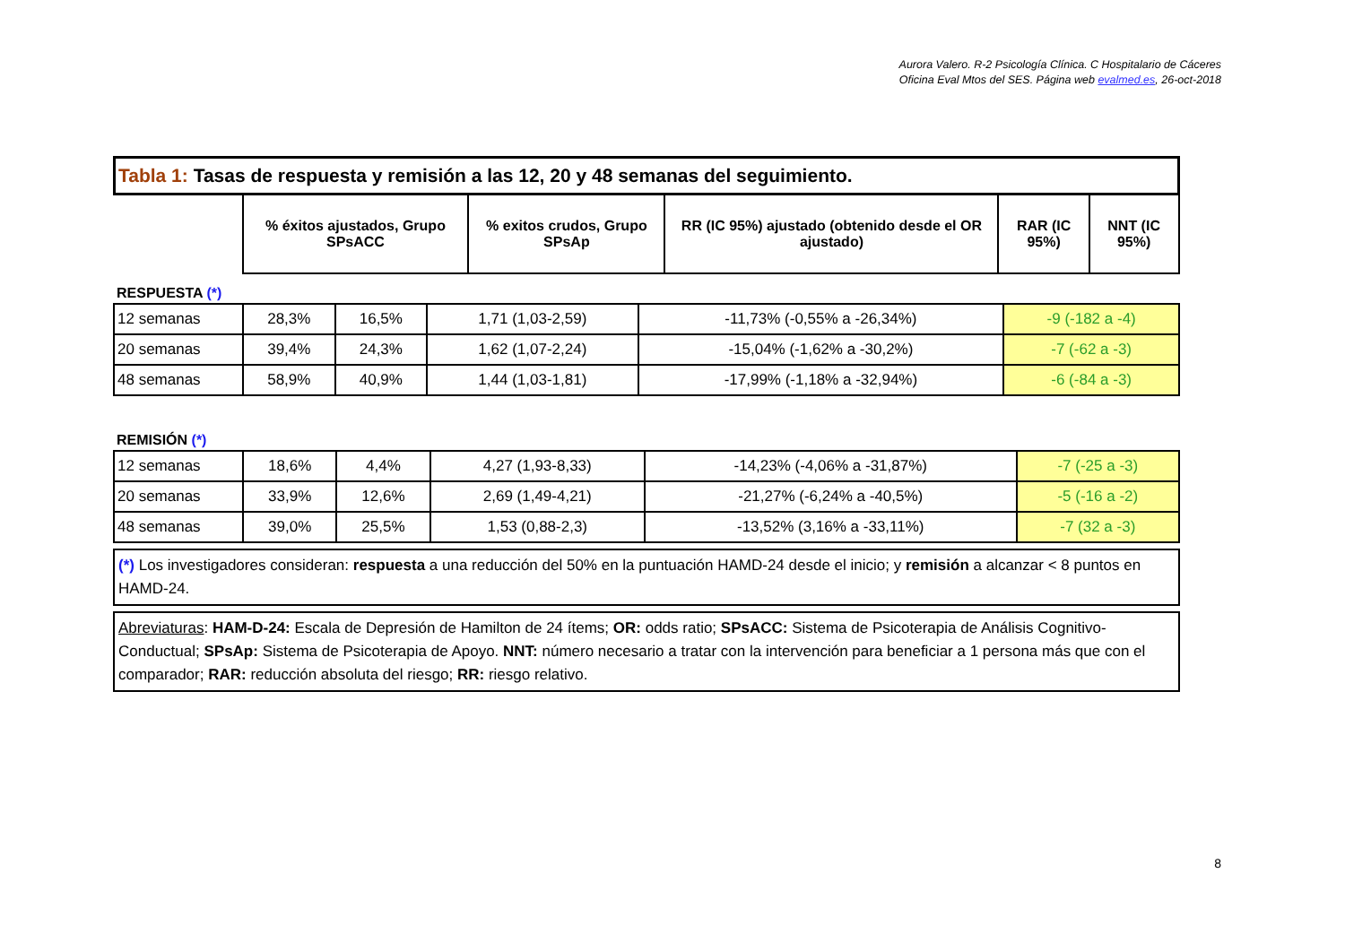Aurora Valero. R-2 Psicología Clínica. C Hospitalario de Cáceres
Oficina Eval Mtos del SES. Página web evalmed.es, 26-oct-2018
| Tabla 1: Tasas de respuesta y remisión a las 12, 20 y 48 semanas del seguimiento. | | | | | |
| | % éxitos ajustados, Grupo SPsACC | % exitos crudos, Grupo SPsAp | RR (IC 95%) ajustado (obtenido desde el OR ajustado) | RAR (IC 95%) | NNT (IC 95%) |
RESPUESTA (*)
| 12 semanas | 28,3% | 16,5% | 1,71 (1,03-2,59) | -11,73% (-0,55% a -26,34%) | -9 (-182 a -4) |
| 20 semanas | 39,4% | 24,3% | 1,62 (1,07-2,24) | -15,04% (-1,62% a -30,2%) | -7 (-62 a -3) |
| 48 semanas | 58,9% | 40,9% | 1,44 (1,03-1,81) | -17,99% (-1,18% a -32,94%) | -6 (-84 a -3) |
REMISIÓN (*)
| 12 semanas | 18,6% | 4,4% | 4,27 (1,93-8,33) | -14,23% (-4,06% a -31,87%) | -7 (-25 a -3) |
| 20 semanas | 33,9% | 12,6% | 2,69 (1,49-4,21) | -21,27% (-6,24% a -40,5%) | -5 (-16 a -2) |
| 48 semanas | 39,0% | 25,5% | 1,53 (0,88-2,3) | -13,52% (3,16% a -33,11%) | -7 (32 a -3) |
(*) Los investigadores consideran: respuesta a una reducción del 50% en la puntuación HAMD-24 desde el inicio; y remisión a alcanzar < 8 puntos en HAMD-24.
Abreviaturas: HAM-D-24: Escala de Depresión de Hamilton de 24 ítems; OR: odds ratio; SPsACC: Sistema de Psicoterapia de Análisis Cognitivo-Conductual; SPsAp: Sistema de Psicoterapia de Apoyo. NNT: número necesario a tratar con la intervención para beneficiar a 1 persona más que con el comparador; RAR: reducción absoluta del riesgo; RR: riesgo relativo.
8